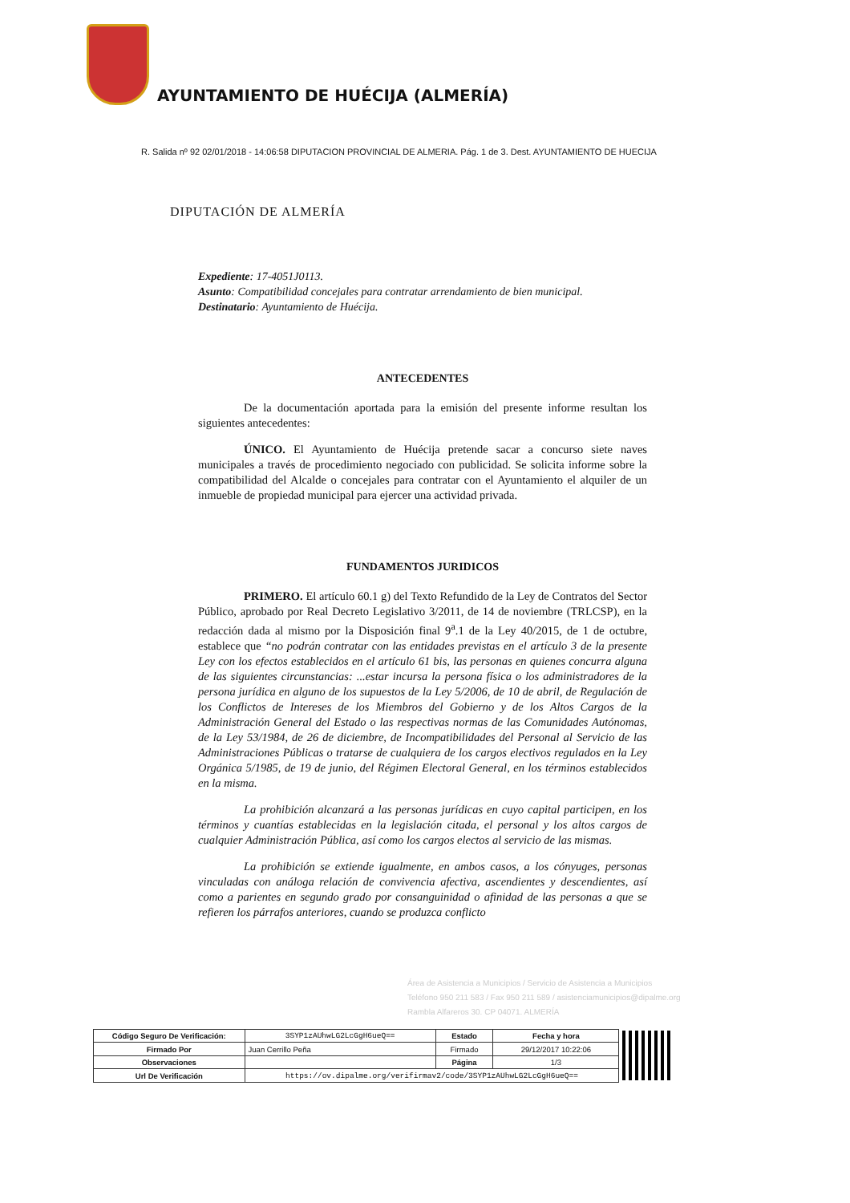AYUNTAMIENTO DE HUÉCIJA (ALMERÍA)
R. Salida nº 92 02/01/2018 - 14:06:58 DIPUTACION PROVINCIAL DE ALMERIA. Pág. 1 de 3. Dest. AYUNTAMIENTO DE HUECIJA
DIPUTACIÓN DE ALMERÍA
Expediente: 17-4051J0113.
Asunto: Compatibilidad concejales para contratar arrendamiento de bien municipal.
Destinatario: Ayuntamiento de Huécija.
ANTECEDENTES
De la documentación aportada para la emisión del presente informe resultan los siguientes antecedentes:
ÚNICO. El Ayuntamiento de Huécija pretende sacar a concurso siete naves municipales a través de procedimiento negociado con publicidad. Se solicita informe sobre la compatibilidad del Alcalde o concejales para contratar con el Ayuntamiento el alquiler de un inmueble de propiedad municipal para ejercer una actividad privada.
FUNDAMENTOS JURIDICOS
PRIMERO. El artículo 60.1 g) del Texto Refundido de la Ley de Contratos del Sector Público, aprobado por Real Decreto Legislativo 3/2011, de 14 de noviembre (TRLCSP), en la redacción dada al mismo por la Disposición final 9<sup>a</sup>.1 de la Ley 40/2015, de 1 de octubre, establece que “no podrán contratar con las entidades previstas en el artículo 3 de la presente Ley con los efectos establecidos en el artículo 61 bis, las personas en quienes concurra alguna de las siguientes circunstancias: ...estar incursa la persona física o los administradores de la persona jurídica en alguno de los supuestos de la Ley 5/2006, de 10 de abril, de Regulación de los Conflictos de Intereses de los Miembros del Gobierno y de los Altos Cargos de la Administración General del Estado o las respectivas normas de las Comunidades Autónomas, de la Ley 53/1984, de 26 de diciembre, de Incompatibilidades del Personal al Servicio de las Administraciones Públicas o tratarse de cualquiera de los cargos electivos regulados en la Ley Orgánica 5/1985, de 19 de junio, del Régimen Electoral General, en los términos establecidos en la misma.
La prohibición alcanzará a las personas jurídicas en cuyo capital participen, en los términos y cuantías establecidas en la legislación citada, el personal y los altos cargos de cualquier Administración Pública, así como los cargos electos al servicio de las mismas.
La prohibición se extiende igualmente, en ambos casos, a los cónyuges, personas vinculadas con análoga relación de convivencia afectiva, ascendientes y descendientes, así como a parientes en segundo grado por consanguinidad o afinidad de las personas a que se refieren los párrafos anteriores, cuando se produzca conflicto
Área de Asistencia a Municipios / Servicio de Asistencia a Municipios
Teléfono 950 211 583 / Fax 950 211 589 / asistenciamunicipios@dipalme.org
Rambla Alfareros 30. CP 04071. ALMERÍA
| Código Seguro De Verificación: | 3SYP1zAUhwLG2LcGgH6ueQ== | Estado | Fecha y hora | |
| Firmado Por | Juan Cerrillo Peña | Firmado | 29/12/2017 10:22:06 | |
| Observaciones | | Página | 1/3 | |
| Url De Verificación | https://ov.dipalme.org/verifirmav2/code/3SYP1zAUhwLG2LcGgH6ueQ== | | | |